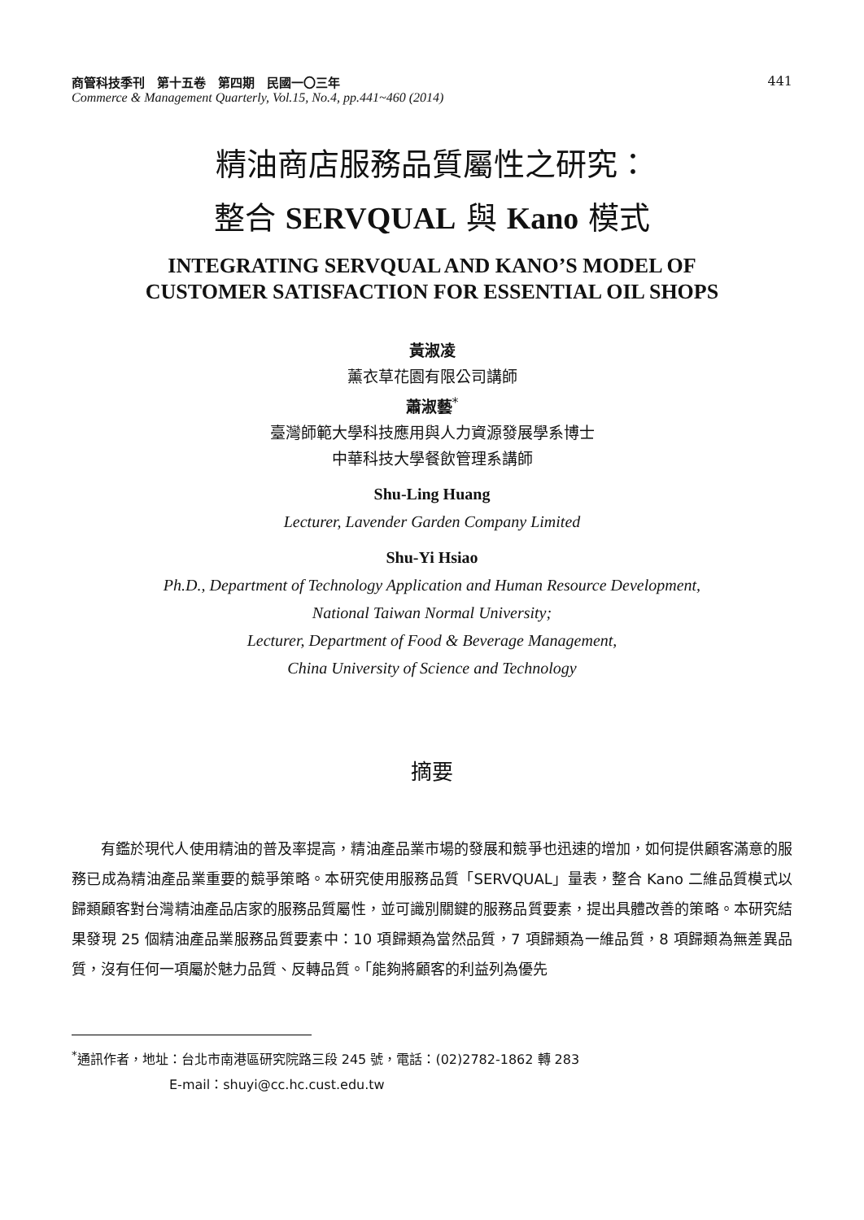商管科技季刊　第十五卷　第四期　民國一〇三年
Commerce & Management Quarterly, Vol.15, No.4, pp.441~460 (2014)
441
精油商店服務品質屬性之研究：
整合 SERVQUAL 與 Kano 模式
INTEGRATING SERVQUAL AND KANO’S MODEL OF
CUSTOMER SATISFACTION FOR ESSENTIAL OIL SHOPS
黃淑凌
薰衣草花園有限公司講師
蕭淑藝<sup>*</sup>
臺灣師範大學科技應用與人力資源發展學系博士
中華科技大學餐飲管理系講師
Shu-Ling Huang
Lecturer, Lavender Garden Company Limited
Shu-Yi Hsiao
Ph.D., Department of Technology Application and Human Resource Development,
National Taiwan Normal University;
Lecturer, Department of Food & Beverage Management,
China University of Science and Technology
摘要
有鑑於現代人使用精油的普及率提高，精油產品業市場的發展和競爭也迅速的增加，如何提供顧客滿意的服務已成為精油產品業重要的競爭策略。本研究使用服務品質「SERVQUAL」量表，整合 Kano 二維品質模式以歸類顧客對台灣精油產品店家的服務品質屬性，並可識別關鍵的服務品質要素，提出具體改善的策略。本研究結果發現 25 個精油產品業服務品質要素中：10 項歸類為當然品質，7 項歸類為一維品質，8 項歸類為無差異品質，沒有任何一項屬於魅力品質、反轉品質。「能夠將顧客的利益列為優先
<sup>*</sup> 通訊作者，地址：台北市南港區研究院路三段 245 號，電話：(02)2782-1862 轉 283
E-mail：shuyi@cc.hc.cust.edu.tw